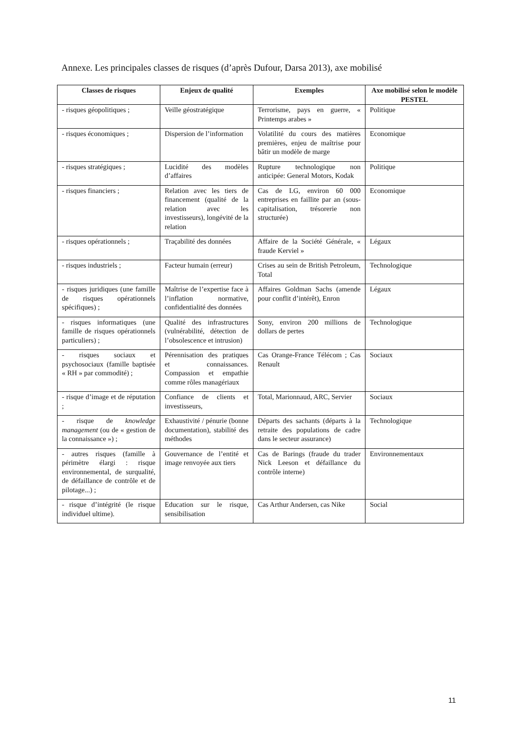Annexe. Les principales classes de risques (d’après Dufour, Darsa 2013), axe mobilisé
| Classes de risques | Enjeux de qualité | Exemples | Axe mobilisé selon le modèle PESTEL |
| --- | --- | --- | --- |
| - risques géopolitiques ; | Veille géostratégique | Terrorisme, pays en guerre, « Printemps arabes » | Politique |
| - risques économiques ; | Dispersion de l’information | Volatilité du cours des matières premières, enjeu de maîtrise pour bâtir un modèle de marge | Economique |
| - risques stratégiques ; | Lucidité des modèles d’affaires | Rupture technologique non anticipée: General Motors, Kodak | Politique |
| - risques financiers ; | Relation avec les tiers de financement (qualité de la relation avec les investisseurs), longévité de la relation | Cas de LG, environ 60 000 entreprises en faillite par an (sous-capitalisation, trésorerie non structurée) | Economique |
| - risques opérationnels ; | Traçabilité des données | Affaire de la Société Générale, « fraude Kerviel » | Légaux |
| - risques industriels ; | Facteur humain (erreur) | Crises au sein de British Petroleum, Total | Technologique |
| - risques juridiques (une famille de risques opérationnels spécifiques) ; | Maîtrise de l’expertise face à l’inflation normative, confidentialité des données | Affaires Goldman Sachs (amende pour conflit d’intérêt), Enron | Légaux |
| - risques informatiques (une famille de risques opérationnels particuliers) ; | Qualité des infrastructures (vulnérabilité, détection de l’obsolescence et intrusion) | Sony, environ 200 millions de dollars de pertes | Technologique |
| - risques sociaux et psychosociaux (famille baptisée « RH » par commodité) ; | Pérennisation des pratiques et connaissances. Compassion et empathie comme rôles managériaux | Cas Orange-France Télécom ; Cas Renault | Sociaux |
| - risque d’image et de réputation ; | Confiance de clients et investisseurs, | Total, Marionnaud, ARC, Servier | Sociaux |
| - risque de knowledge management (ou de « gestion de la connaissance ») ; | Exhaustivité / pénurie (bonne documentation), stabilité des méthodes | Départs des sachants (départs à la retraite des populations de cadre dans le secteur assurance) | Technologique |
| - autres risques (famille à périmètre élargi : risque environnemental, de surqualité, de défaillance de contrôle et de pilotage...) ; | Gouvernance de l’entité et image renvoyée aux tiers | Cas de Barings (fraude du trader Nick Leeson et défaillance du contrôle interne) | Environnementaux |
| - risque d’intégrité (le risque individuel ultime). | Education sur le risque, sensibilisation | Cas Arthur Andersen, cas Nike | Social |
11